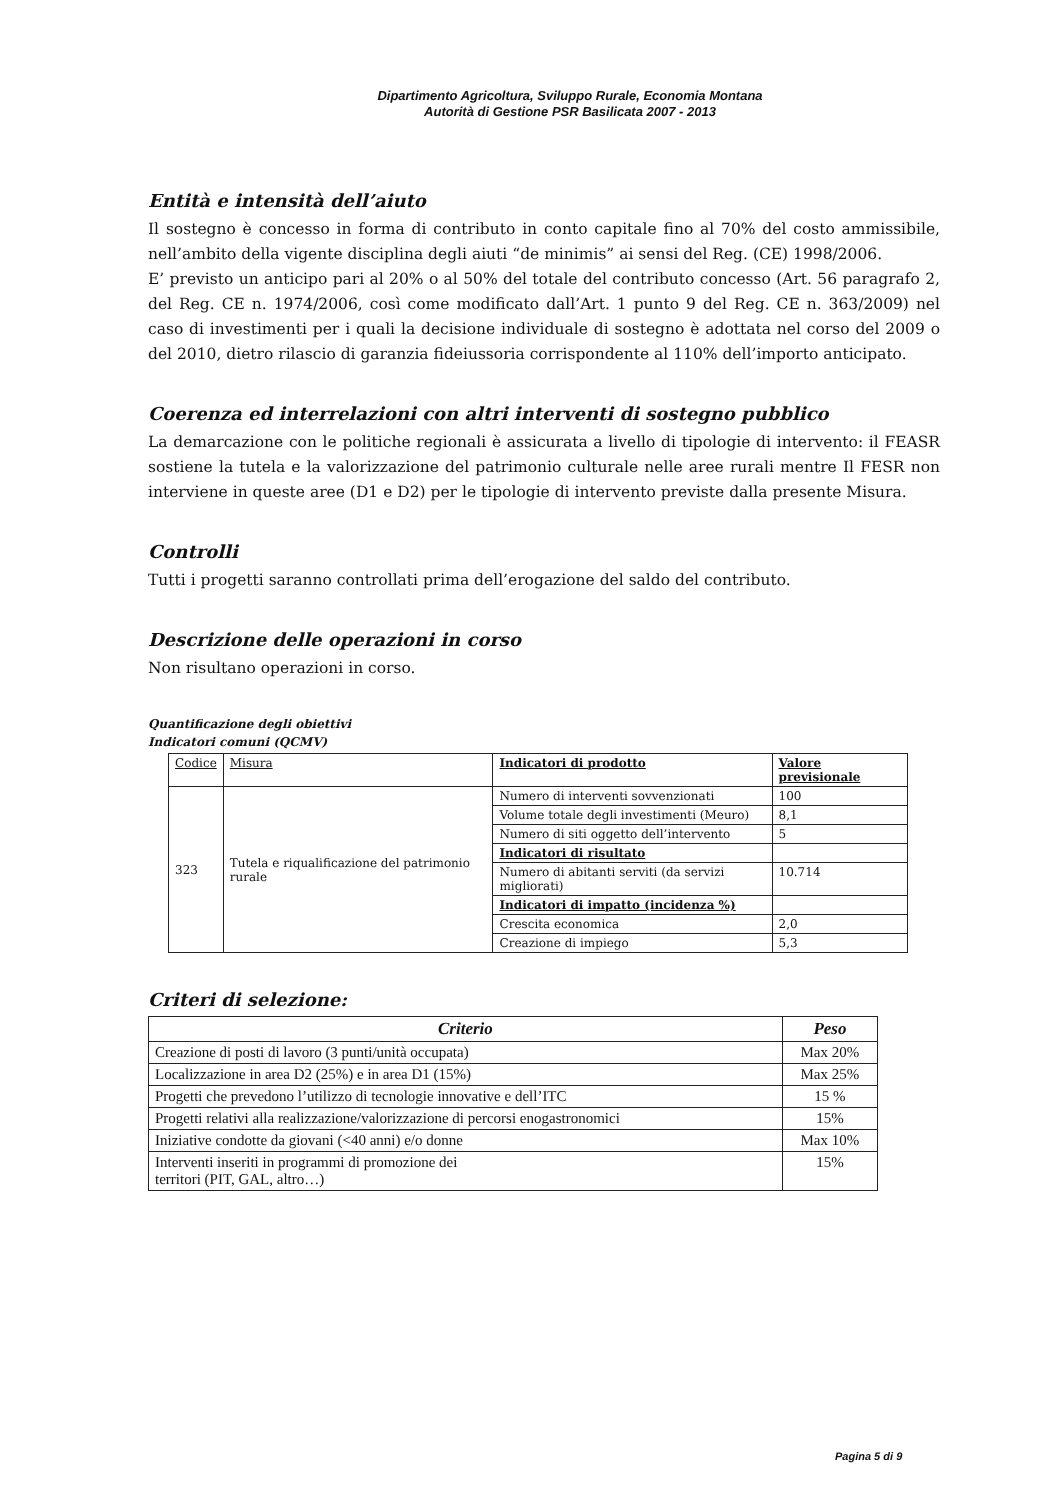Dipartimento Agricoltura, Sviluppo Rurale, Economia Montana
Autorità di Gestione PSR Basilicata 2007 - 2013
Entità e intensità dell’aiuto
Il sostegno è concesso in forma di contributo in conto capitale fino al 70% del costo ammissibile, nell’ambito della vigente disciplina degli aiuti “de minimis” ai sensi del Reg. (CE) 1998/2006.
E’ previsto un anticipo pari al 20% o al 50% del totale del contributo concesso (Art. 56 paragrafo 2, del Reg. CE n. 1974/2006, così come modificato dall’Art. 1 punto 9 del Reg. CE n. 363/2009) nel caso di investimenti per i quali la decisione individuale di sostegno è adottata nel corso del 2009 o del 2010, dietro rilascio di garanzia fideiussoria corrispondente al 110% dell’importo anticipato.
Coerenza ed interrelazioni con altri interventi di sostegno pubblico
La demarcazione con le politiche regionali è assicurata a livello di tipologie di intervento: il FEASR sostiene la tutela e la valorizzazione del patrimonio culturale nelle aree rurali mentre Il FESR non interviene in queste aree (D1 e D2) per le tipologie di intervento previste dalla presente Misura.
Controlli
Tutti i progetti saranno controllati prima dell’erogazione del saldo del contributo.
Descrizione delle operazioni in corso
Non risultano operazioni in corso.
Quantificazione degli obiettivi
Indicatori comuni (QCMV)
| Codice | Misura | Indicatori di prodotto | Valore previsionale |
| --- | --- | --- | --- |
| 323 | Tutela e riqualificazione del patrimonio rurale | Numero di interventi sovvenzionati | 100 |
| | | Volume totale degli investimenti (Meuro) | 8,1 |
| | | Numero di siti oggetto dell’intervento | 5 |
| | | Indicatori di risultato | |
| | | Numero di abitanti serviti (da servizi migliorati) | 10.714 |
| | | Indicatori di impatto (incidenza %) | |
| | | Crescita economica | 2,0 |
| | | Creazione di impiego | 5,3 |
Criteri di selezione:
| Criterio | Peso |
| --- | --- |
| Creazione di posti di lavoro (3 punti/unità occupata) | Max 20% |
| Localizzazione in area D2 (25%) e in area D1 (15%) | Max 25% |
| Progetti che prevedono l’utilizzo di tecnologie innovative e dell’ITC | 15 % |
| Progetti relativi alla realizzazione/valorizzazione di percorsi enogastronomici | 15% |
| Iniziative condotte da giovani (<40 anni) e/o donne | Max 10% |
| Interventi inseriti in programmi di promozione dei territori (PIT, GAL, altro…) | 15% |
Pagina 5 di 9